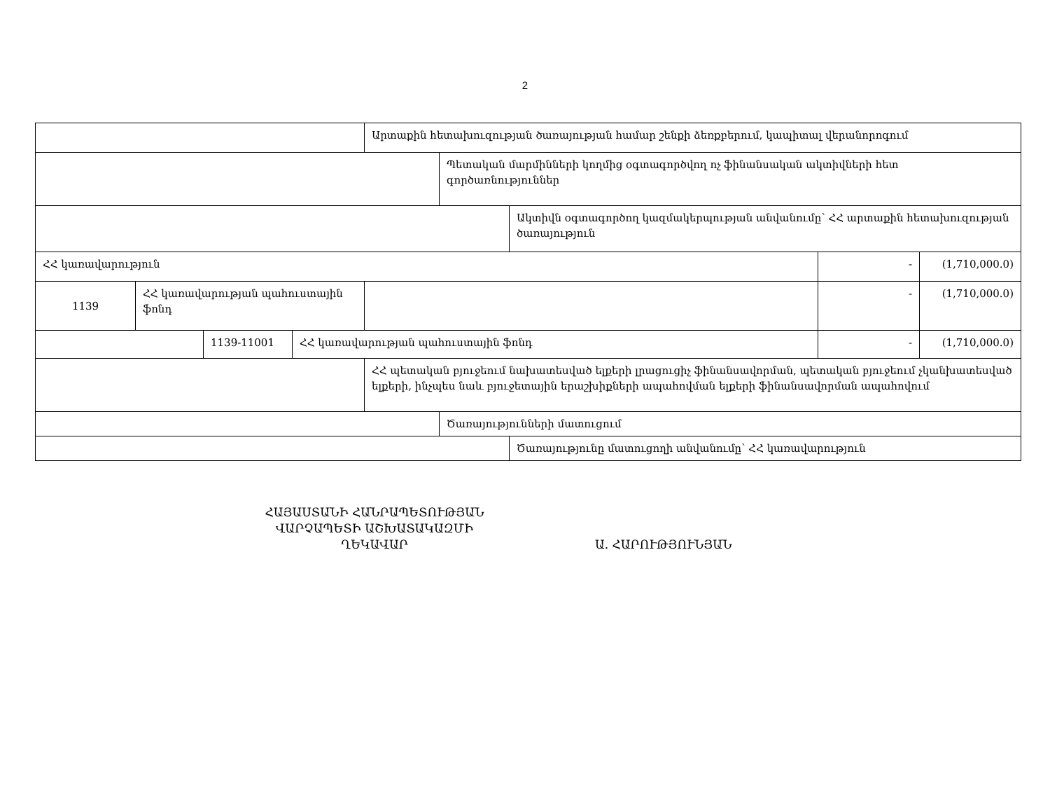2
| | | | | Արտաքին հետախուզության ծառայության համար շենքի ձեռքբերում, կապիտալ վերանորոգում | | | | |
| | | | | | Պետական մարմինների կողմից օգտագործվող ոչ ֆինանսական ակտիվների հետ գործառնություններ | | | |
| | | | | | | Ակտիվն օգտագործող կազմակերպության անվանումը՝ ՀՀ արտաքին հետախուզության ծառայություն | | |
| ՀՀ կառավարություն | | | | | | | - | (1,710,000.0) |
| 1139 | ՀՀ կառավարության պահուստային ֆոնդ | | | | | | - | (1,710,000.0) |
| | | 1139-11001 | ՀՀ կառավարության պահուստային ֆոնդ | | | | - | (1,710,000.0) |
| | | | | ՀՀ պետական բյուջեում նախատեսված ելքերի լրացուցիչ ֆինանսավորման, պետական բյուջեում չկանխատեսված ելքերի, ինչպես նաև բյուջետային երաշխիքների ապահովման ելքերի ֆինանսավորման ապահովում | | | | |
| | | | | | Ծառայությունների մատուցում | | | |
| | | | | | | Ծառայությունը մատուցողի անվանումը՝ ՀՀ կառավարություն | | |
ՀԱՅԱՍՏԱՆԻ ՀԱՆՐԱՊԵՏՈՒԹՅԱՆ
ՎԱՐՉԱՊԵՏԻ ԱՇԽԱՏԱԿԱԶՄԻ
ՂԵԿԱՎԱՐ
Ա. ՀԱՐՈՒԹՅՈՒՆՅԱՆ